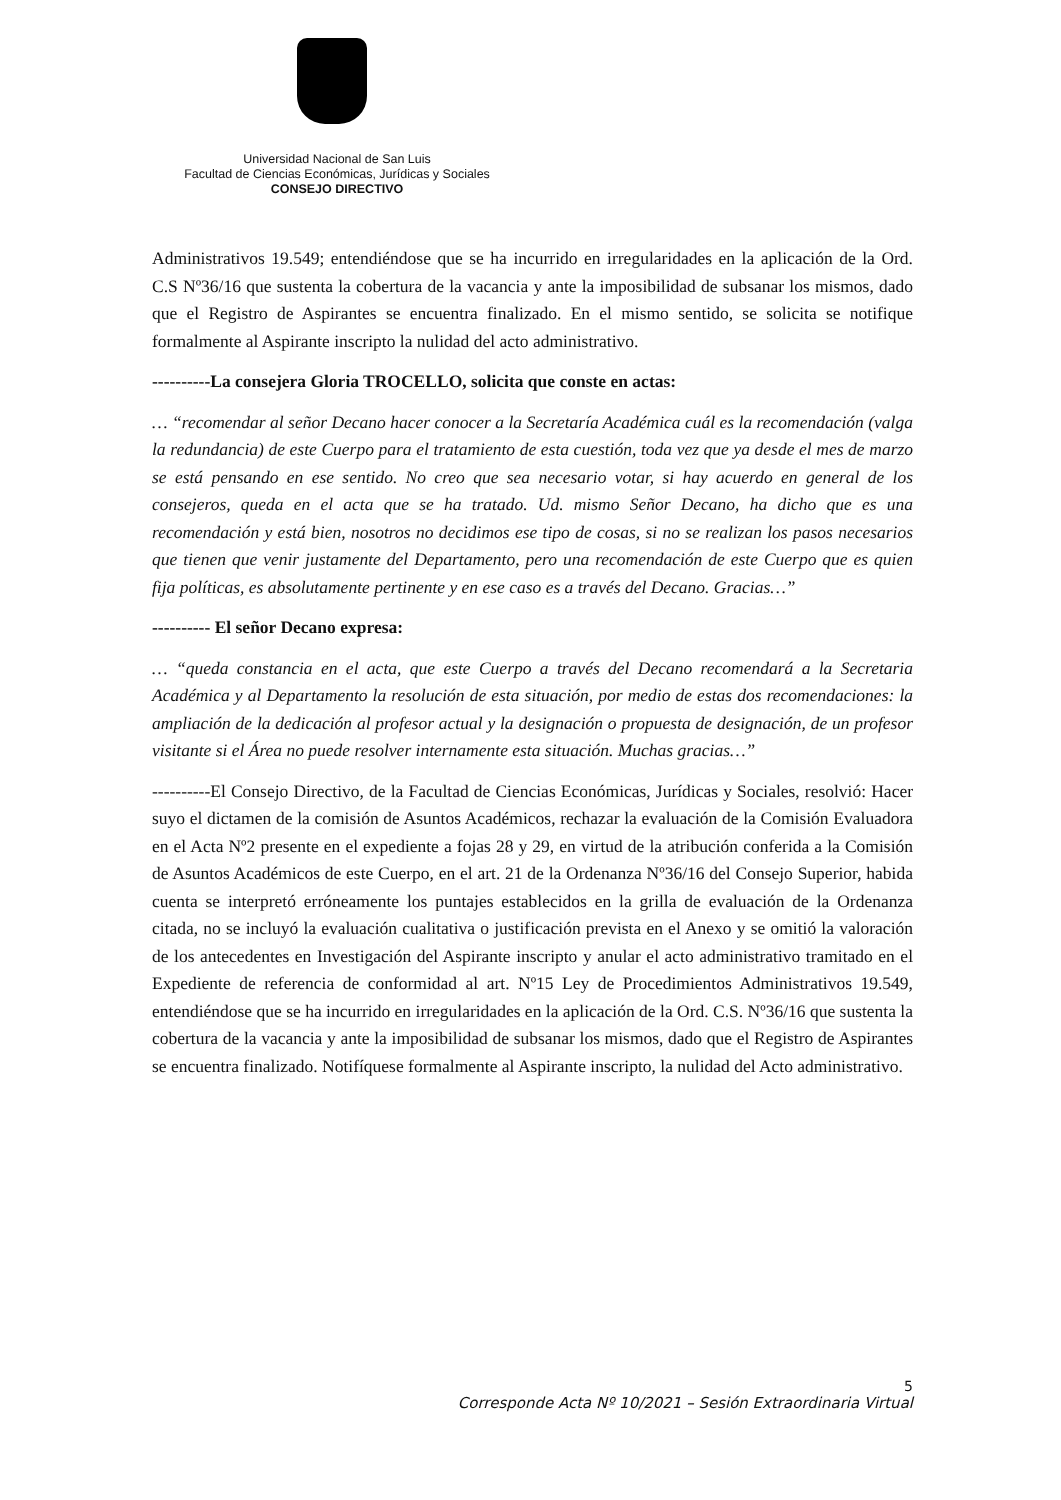Universidad Nacional de San Luis
Facultad de Ciencias Económicas, Jurídicas y Sociales
CONSEJO DIRECTIVO
Administrativos 19.549; entendiéndose que se ha incurrido en irregularidades en la aplicación de la Ord. C.S Nº36/16 que sustenta la cobertura de la vacancia y ante la imposibilidad de subsanar los mismos, dado que el Registro de Aspirantes se encuentra finalizado. En el mismo sentido, se solicita se notifique formalmente al Aspirante inscripto la nulidad del acto administrativo.
----------La consejera Gloria TROCELLO, solicita que conste en actas:
… “recomendar al señor Decano hacer conocer a la Secretaría Académica cuál es la recomendación (valga la redundancia) de este Cuerpo para el tratamiento de esta cuestión, toda vez que ya desde el mes de marzo se está pensando en ese sentido. No creo que sea necesario votar, si hay acuerdo en general de los consejeros, queda en el acta que se ha tratado. Ud. mismo Señor Decano, ha dicho que es una recomendación y está bien, nosotros no decidimos ese tipo de cosas, si no se realizan los pasos necesarios que tienen que venir justamente del Departamento, pero una recomendación de este Cuerpo que es quien fija políticas, es absolutamente pertinente y en ese caso es a través del Decano. Gracias…”
---------- El señor Decano expresa:
… “queda constancia en el acta, que este Cuerpo a través del Decano recomendará a la Secretaria Académica y al Departamento la resolución de esta situación, por medio de estas dos recomendaciones: la ampliación de la dedicación al profesor actual y la designación o propuesta de designación, de un profesor visitante si el Área no puede resolver internamente esta situación. Muchas gracias…”
----------El Consejo Directivo, de la Facultad de Ciencias Económicas, Jurídicas y Sociales, resolvió: Hacer suyo el dictamen de la comisión de Asuntos Académicos, rechazar la evaluación de la Comisión Evaluadora en el Acta Nº2 presente en el expediente a fojas 28 y 29, en virtud de la atribución conferida a la Comisión de Asuntos Académicos de este Cuerpo, en el art. 21 de la Ordenanza Nº36/16 del Consejo Superior, habida cuenta se interpretó erróneamente los puntajes establecidos en la grilla de evaluación de la Ordenanza citada, no se incluyó la evaluación cualitativa o justificación prevista en el Anexo y se omitió la valoración de los antecedentes en Investigación del Aspirante inscripto y anular el acto administrativo tramitado en el Expediente de referencia de conformidad al art. Nº15 Ley de Procedimientos Administrativos 19.549, entendiéndose que se ha incurrido en irregularidades en la aplicación de la Ord. C.S. Nº36/16 que sustenta la cobertura de la vacancia y ante la imposibilidad de subsanar los mismos, dado que el Registro de Aspirantes se encuentra finalizado. Notifíquese formalmente al Aspirante inscripto, la nulidad del Acto administrativo.
5
Corresponde Acta Nº 10/2021 – Sesión Extraordinaria Virtual